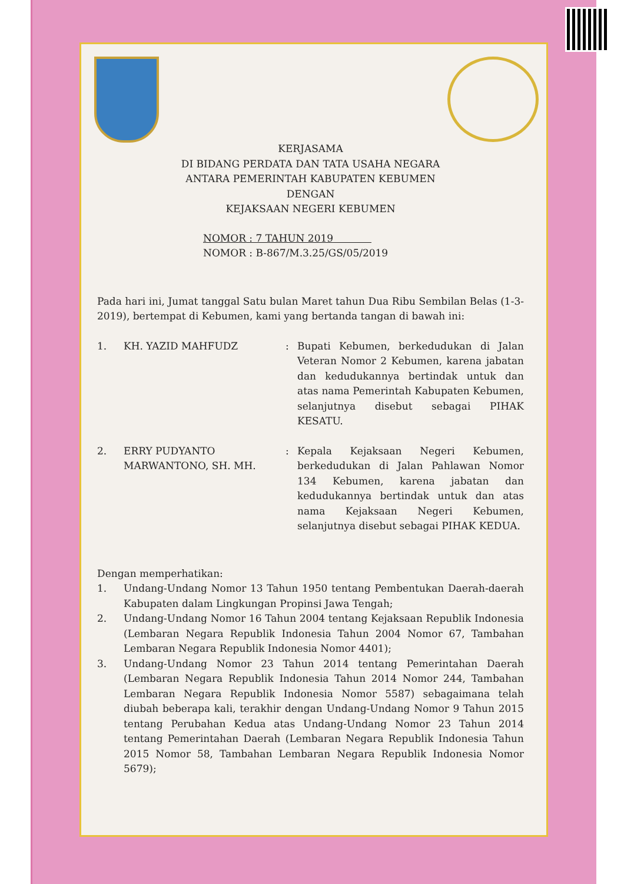KERJASAMA
DI BIDANG PERDATA DAN TATA USAHA NEGARA
ANTARA PEMERINTAH KABUPATEN KEBUMEN
DENGAN
KEJAKSAAN NEGERI KEBUMEN
NOMOR : 7 TAHUN 2019
NOMOR : B-867/M.3.25/GS/05/2019
Pada hari ini, Jumat tanggal Satu bulan Maret tahun Dua Ribu Sembilan Belas (1-3-2019), bertempat di Kebumen, kami yang bertanda tangan di bawah ini:
1. KH. YAZID MAHFUDZ : Bupati Kebumen, berkedudukan di Jalan Veteran Nomor 2 Kebumen, karena jabatan dan kedudukannya bertindak untuk dan atas nama Pemerintah Kabupaten Kebumen, selanjutnya disebut sebagai PIHAK KESATU.
2. ERRY PUDYANTO MARWANTONO, SH. MH.
: Kepala Kejaksaan Negeri Kebumen, berkedudukan di Jalan Pahlawan Nomor 134 Kebumen, karena jabatan dan kedudukannya bertindak untuk dan atas nama Kejaksaan Negeri Kebumen, selanjutnya disebut sebagai PIHAK KEDUA.
Dengan memperhatikan:
1. Undang-Undang Nomor 13 Tahun 1950 tentang Pembentukan Daerah-daerah Kabupaten dalam Lingkungan Propinsi Jawa Tengah;
2. Undang-Undang Nomor 16 Tahun 2004 tentang Kejaksaan Republik Indonesia (Lembaran Negara Republik Indonesia Tahun 2004 Nomor 67, Tambahan Lembaran Negara Republik Indonesia Nomor 4401);
3. Undang-Undang Nomor 23 Tahun 2014 tentang Pemerintahan Daerah (Lembaran Negara Republik Indonesia Tahun 2014 Nomor 244, Tambahan Lembaran Negara Republik Indonesia Nomor 5587) sebagaimana telah diubah beberapa kali, terakhir dengan Undang-Undang Nomor 9 Tahun 2015 tentang Perubahan Kedua atas Undang-Undang Nomor 23 Tahun 2014 tentang Pemerintahan Daerah (Lembaran Negara Republik Indonesia Tahun 2015 Nomor 58, Tambahan Lembaran Negara Republik Indonesia Nomor 5679);